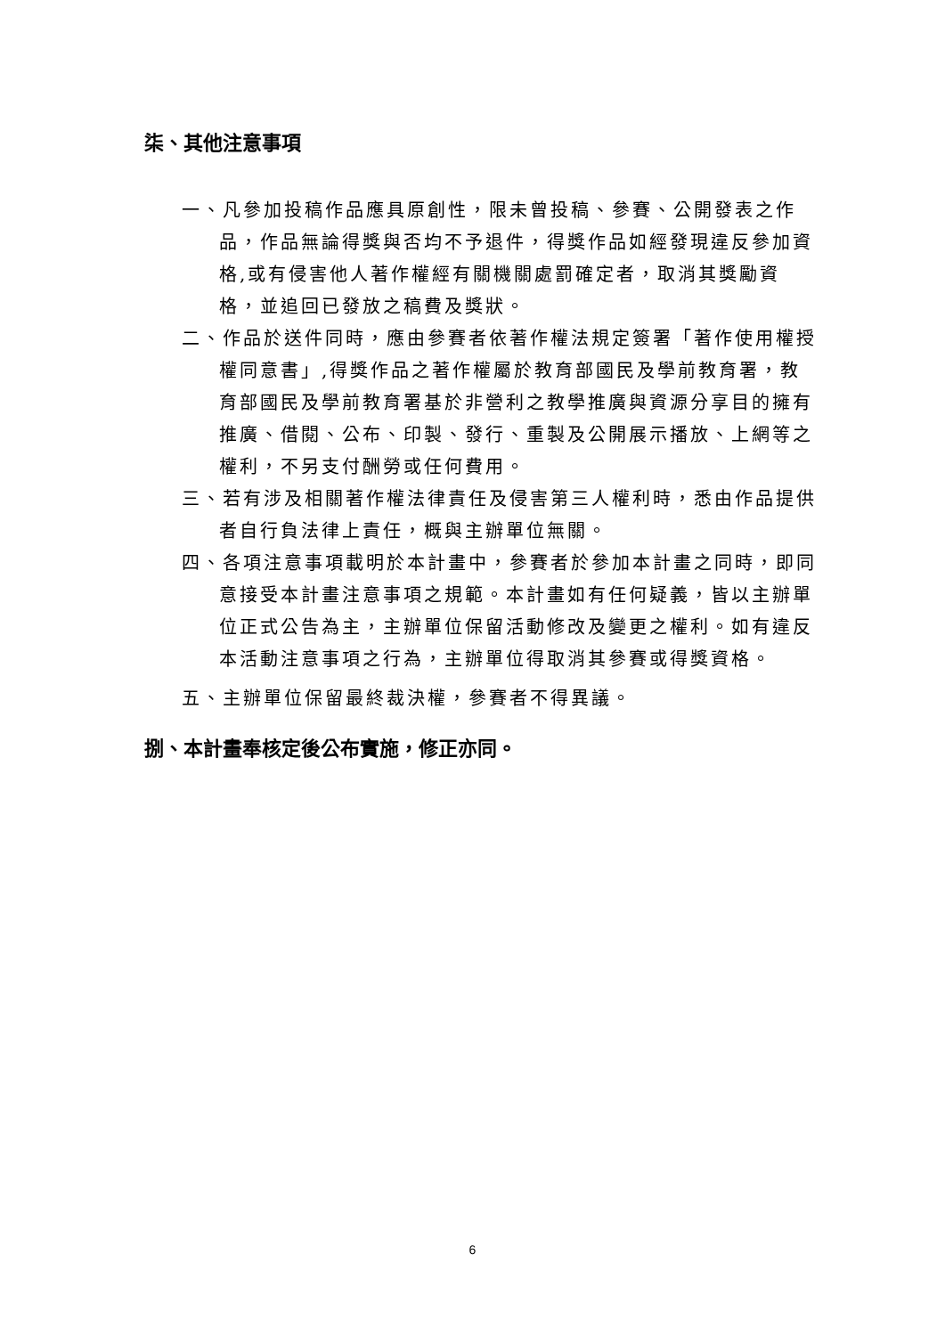柒、其他注意事項
一、凡參加投稿作品應具原創性，限未曾投稿、參賽、公開發表之作品，作品無論得獎與否均不予退件，得獎作品如經發現違反參加資格,或有侵害他人著作權經有關機關處罰確定者，取消其獎勵資格，並追回已發放之稿費及獎狀。
二、作品於送件同時，應由參賽者依著作權法規定簽署「著作使用權授權同意書」,得獎作品之著作權屬於教育部國民及學前教育署，教育部國民及學前教育署基於非營利之教學推廣與資源分享目的擁有推廣、借閱、公布、印製、發行、重製及公開展示播放、上網等之權利，不另支付酬勞或任何費用。
三、若有涉及相關著作權法律責任及侵害第三人權利時，悉由作品提供者自行負法律上責任，概與主辦單位無關。
四、各項注意事項載明於本計畫中，參賽者於參加本計畫之同時，即同意接受本計畫注意事項之規範。本計畫如有任何疑義，皆以主辦單位正式公告為主，主辦單位保留活動修改及變更之權利。如有違反本活動注意事項之行為，主辦單位得取消其參賽或得獎資格。
五、主辦單位保留最終裁決權，參賽者不得異議。
捌、本計畫奉核定後公布實施，修正亦同。
6